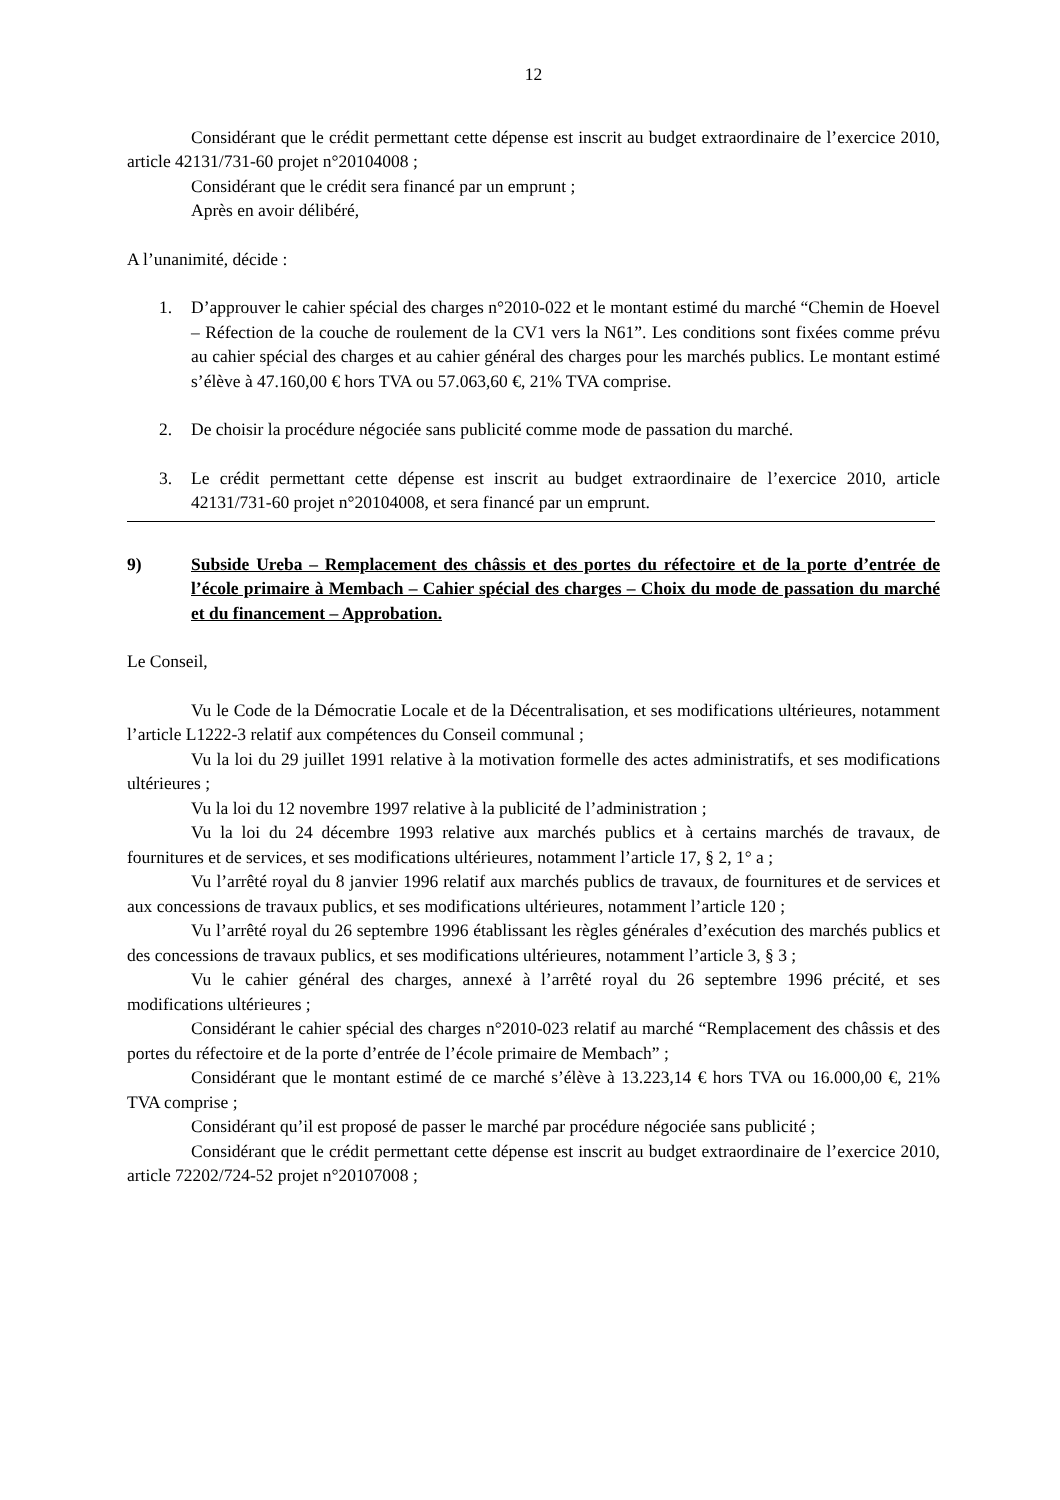12
Considérant que le crédit permettant cette dépense est inscrit au budget extraordinaire de l’exercice 2010, article 42131/731-60 projet n°20104008 ;
Considérant que le crédit sera financé par un emprunt ;
Après en avoir délibéré,
A l’unanimité, décide :
1. D’approuver le cahier spécial des charges n°2010-022 et le montant estimé du marché “Chemin de Hoevel – Réfection de la couche de roulement de la CV1 vers la N61”. Les conditions sont fixées comme prévu au cahier spécial des charges et au cahier général des charges pour les marchés publics. Le montant estimé s’élève à 47.160,00 € hors TVA ou 57.063,60 €, 21% TVA comprise.
2. De choisir la procédure négociée sans publicité comme mode de passation du marché.
3. Le crédit permettant cette dépense est inscrit au budget extraordinaire de l’exercice 2010, article 42131/731-60 projet n°20104008, et sera financé par un emprunt.
9) Subside Ureba – Remplacement des châssis et des portes du réfectoire et de la porte d’entrée de l’école primaire à Membach – Cahier spécial des charges – Choix du mode de passation du marché et du financement – Approbation.
Le Conseil,
Vu le Code de la Démocratie Locale et de la Décentralisation, et ses modifications ultérieures, notamment l’article L1222-3 relatif aux compétences du Conseil communal ;
Vu la loi du 29 juillet 1991 relative à la motivation formelle des actes administratifs, et ses modifications ultérieures ;
Vu la loi du 12 novembre 1997 relative à la publicité de l’administration ;
Vu la loi du 24 décembre 1993 relative aux marchés publics et à certains marchés de travaux, de fournitures et de services, et ses modifications ultérieures, notamment l’article 17, § 2, 1° a ;
Vu l’arrêté royal du 8 janvier 1996 relatif aux marchés publics de travaux, de fournitures et de services et aux concessions de travaux publics, et ses modifications ultérieures, notamment l’article 120 ;
Vu l’arrêté royal du 26 septembre 1996 établissant les règles générales d’exécution des marchés publics et des concessions de travaux publics, et ses modifications ultérieures, notamment l’article 3, § 3 ;
Vu le cahier général des charges, annexé à l’arrêté royal du 26 septembre 1996 précité, et ses modifications ultérieures ;
Considérant le cahier spécial des charges n°2010-023 relatif au marché “Remplacement des châssis et des portes du réfectoire et de la porte d’entrée de l’école primaire de Membach” ;
Considérant que le montant estimé de ce marché s’élève à 13.223,14 € hors TVA ou 16.000,00 €, 21% TVA comprise ;
Considérant qu’il est proposé de passer le marché par procédure négociée sans publicité ;
Considérant que le crédit permettant cette dépense est inscrit au budget extraordinaire de l’exercice 2010, article 72202/724-52 projet n°20107008 ;